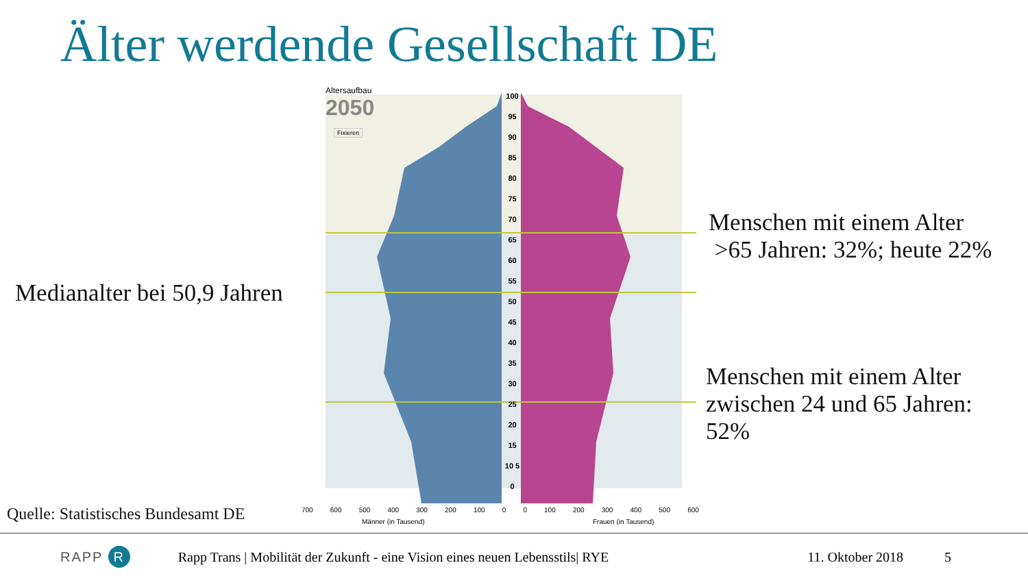Älter werdende Gesellschaft DE
Medianalter bei 50,9 Jahren
Menschen mit einem Alter
>65 Jahren: 32%; heute 22%
Menschen mit einem Alter
zwischen 24 und 65 Jahren:
52%
Quelle: Statistisches Bundesamt DE
Altersaufbau
2050
Fixieren
100 95 90 85 80 75 70 65 60 55 50 45 40 35 30 25 20 15 10 5 0
700 600 500 400 300 200 100 0 0 100 200 300 400 500 600
Männer (in Tausend) Frauen (in Tausend)
RAPP R Rapp Trans | Mobilität der Zukunft - eine Vision eines neuen Lebensstils| RYE 11. Oktober 2018 5